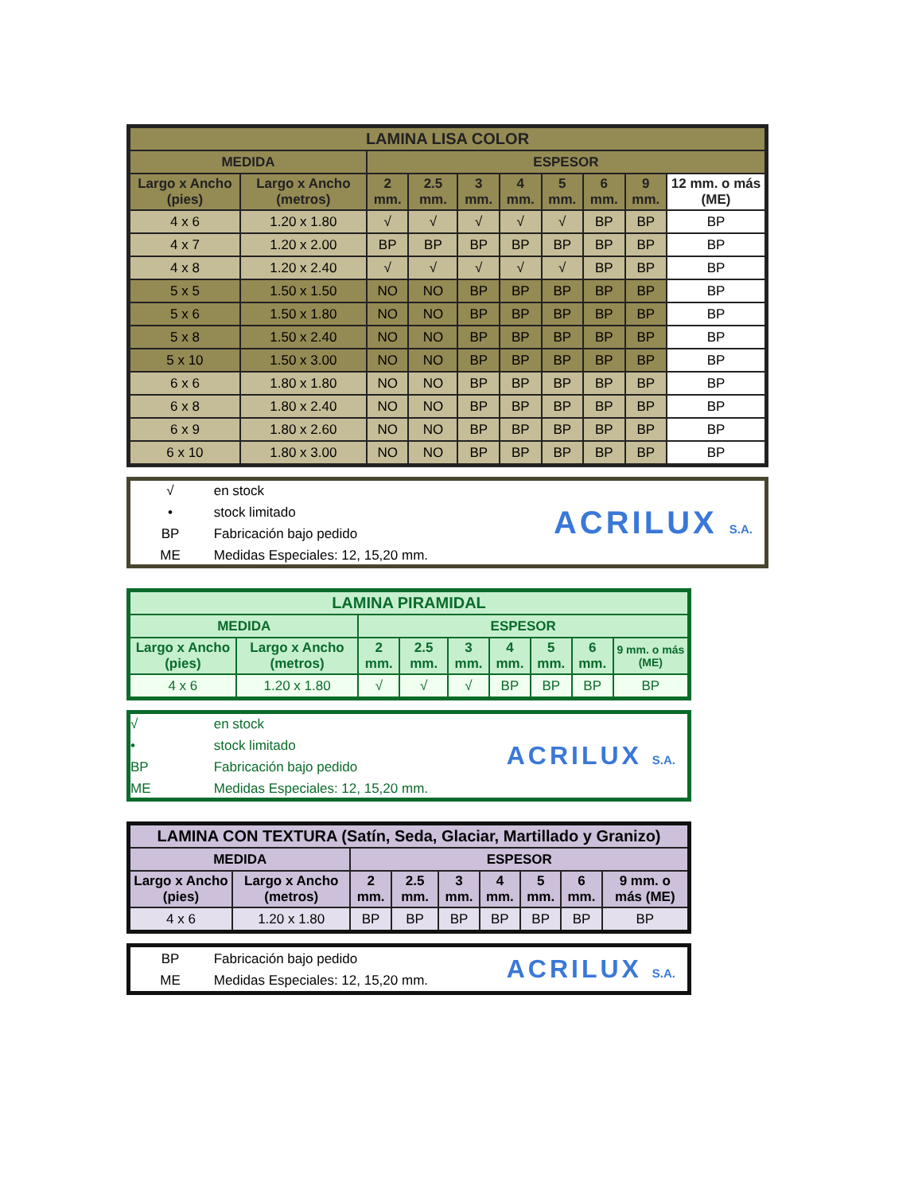| LAMINA LISA COLOR | | | | | | | | | |
| --- | --- | --- | --- | --- | --- | --- | --- | --- | --- |
| MEDIDA | | ESPESOR | | | | | | | |
| Largo x Ancho (pies) | Largo x Ancho (metros) | 2 mm. | 2.5 mm. | 3 mm. | 4 mm. | 5 mm. | 6 mm. | 9 mm. | 12 mm. o más (ME) |
| 4 x 6 | 1.20 x 1.80 | √ | √ | √ | √ | √ | BP | BP | BP |
| 4 x 7 | 1.20 x 2.00 | BP | BP | BP | BP | BP | BP | BP | BP |
| 4 x 8 | 1.20 x 2.40 | √ | √ | √ | √ | √ | BP | BP | BP |
| 5 x 5 | 1.50 x 1.50 | NO | NO | BP | BP | BP | BP | BP | BP |
| 5 x 6 | 1.50 x 1.80 | NO | NO | BP | BP | BP | BP | BP | BP |
| 5 x 8 | 1.50 x 2.40 | NO | NO | BP | BP | BP | BP | BP | BP |
| 5 x 10 | 1.50 x 3.00 | NO | NO | BP | BP | BP | BP | BP | BP |
| 6 x 6 | 1.80 x 1.80 | NO | NO | BP | BP | BP | BP | BP | BP |
| 6 x 8 | 1.80 x 2.40 | NO | NO | BP | BP | BP | BP | BP | BP |
| 6 x 9 | 1.80 x 2.60 | NO | NO | BP | BP | BP | BP | BP | BP |
| 6 x 10 | 1.80 x 3.00 | NO | NO | BP | BP | BP | BP | BP | BP |
√ en stock
• stock limitado
BP Fabricación bajo pedido
ME Medidas Especiales: 12, 15,20 mm.
ACRILUX S.A.
| LAMINA PIRAMIDAL | | | | | | | | |
| --- | --- | --- | --- | --- | --- | --- | --- | --- |
| MEDIDA | | ESPESOR | | | | | | |
| Largo x Ancho (pies) | Largo x Ancho (metros) | 2 mm. | 2.5 mm. | 3 mm. | 4 mm. | 5 mm. | 6 mm. | 9 mm. o más (ME) |
| 4 x 6 | 1.20 x 1.80 | √ | √ | √ | BP | BP | BP | BP |
√ en stock
• stock limitado
BP Fabricación bajo pedido
ME Medidas Especiales: 12, 15,20 mm.
ACRILUX S.A.
| LAMINA CON TEXTURA (Satín, Seda, Glaciar, Martillado y Granizo) | | | | | | | | |
| --- | --- | --- | --- | --- | --- | --- | --- | --- |
| MEDIDA | | ESPESOR | | | | | | |
| Largo x Ancho (pies) | Largo x Ancho (metros) | 2 mm. | 2.5 mm. | 3 mm. | 4 mm. | 5 mm. | 6 mm. | 9 mm. o más (ME) |
| 4 x 6 | 1.20 x 1.80 | BP | BP | BP | BP | BP | BP | BP |
BP Fabricación bajo pedido
ME Medidas Especiales: 12, 15,20 mm.
ACRILUX S.A.